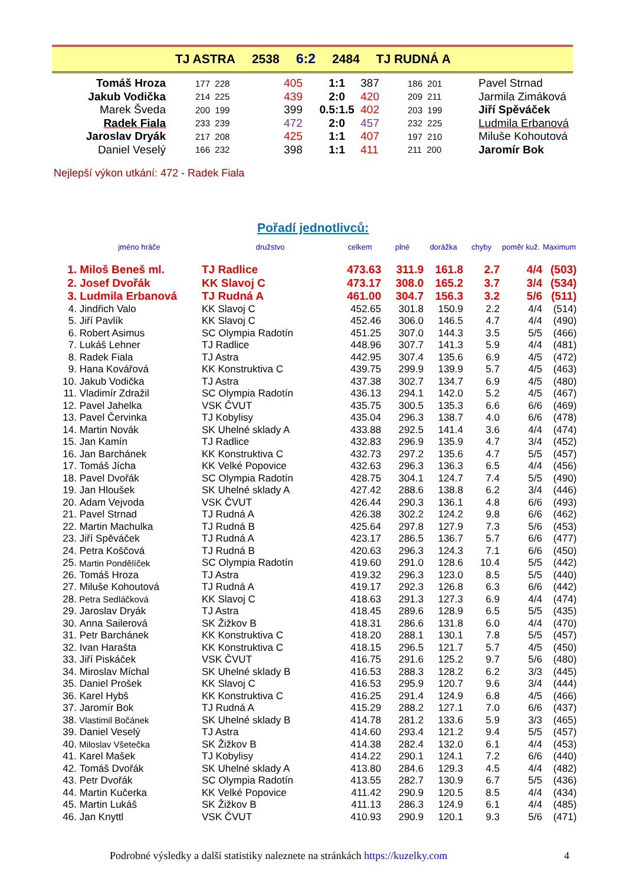TJ ASTRA 2538 6:2 2484 TJ RUDNÁ A
| Tomáš Hroza | 177 228 | 405 | 1:1 | 387 | 186 201 | Pavel Strnad |
| Jakub Vodička | 214 225 | 439 | 2:0 | 420 | 209 211 | Jarmila Zimáková |
| Marek Šveda | 200 199 | 399 | 0.5:1.5 | 402 | 203 199 | Jiří Spěváček |
| Radek Fiala | 233 239 | 472 | 2:0 | 457 | 232 225 | Ludmila Erbanová |
| Jaroslav Dryák | 217 208 | 425 | 1:1 | 407 | 197 210 | Miluše Kohoutová |
| Daniel Veselý | 166 232 | 398 | 1:1 | 411 | 211 200 | Jaromír Bok |
Nejlepší výkon utkání: 472 - Radek Fiala
Pořadí jednotlivců:
| | jméno hráče | družstvo | celkem | plné | dorážka | chyby | poměr kuž. | Maximum |
| --- | --- | --- | --- | --- | --- | --- | --- | --- |
| 1. | Miloš Beneš ml. | TJ Radlice | 473.63 | 311.9 | 161.8 | 2.7 | 4/4 | (503) |
| 2. | Josef Dvořák | KK Slavoj C | 473.17 | 308.0 | 165.2 | 3.7 | 3/4 | (534) |
| 3. | Ludmila Erbanová | TJ Rudná A | 461.00 | 304.7 | 156.3 | 3.2 | 5/6 | (511) |
| 4. | Jindřich Valo | KK Slavoj C | 452.65 | 301.8 | 150.9 | 2.2 | 4/4 | (514) |
| 5. | Jiří Pavlík | KK Slavoj C | 452.46 | 306.0 | 146.5 | 4.7 | 4/4 | (490) |
| 6. | Robert Asimus | SC Olympia Radotín | 451.25 | 307.0 | 144.3 | 3.5 | 5/5 | (466) |
| 7. | Lukáš Lehner | TJ Radlice | 448.96 | 307.7 | 141.3 | 5.9 | 4/4 | (481) |
| 8. | Radek Fiala | TJ Astra | 442.95 | 307.4 | 135.6 | 6.9 | 4/5 | (472) |
| 9. | Hana Kovářová | KK Konstruktiva C | 439.75 | 299.9 | 139.9 | 5.7 | 4/5 | (463) |
| 10. | Jakub Vodička | TJ Astra | 437.38 | 302.7 | 134.7 | 6.9 | 4/5 | (480) |
| 11. | Vladimír Zdražil | SC Olympia Radotín | 436.13 | 294.1 | 142.0 | 5.2 | 4/5 | (467) |
| 12. | Pavel Jahelka | VSK ČVUT | 435.75 | 300.5 | 135.3 | 6.6 | 6/6 | (469) |
| 13. | Pavel Červinka | TJ Kobylisy | 435.04 | 296.3 | 138.7 | 4.0 | 6/6 | (478) |
| 14. | Martin Novák | SK Uhelné sklady A | 433.88 | 292.5 | 141.4 | 3.6 | 4/4 | (474) |
| 15. | Jan Kamín | TJ Radlice | 432.83 | 296.9 | 135.9 | 4.7 | 3/4 | (452) |
| 16. | Jan Barchánek | KK Konstruktiva C | 432.73 | 297.2 | 135.6 | 4.7 | 5/5 | (457) |
| 17. | Tomáš Jícha | KK Velké Popovice | 432.63 | 296.3 | 136.3 | 6.5 | 4/4 | (456) |
| 18. | Pavel Dvořák | SC Olympia Radotín | 428.75 | 304.1 | 124.7 | 7.4 | 5/5 | (490) |
| 19. | Jan Hloušek | SK Uhelné sklady A | 427.42 | 288.6 | 138.8 | 6.2 | 3/4 | (446) |
| 20. | Adam Vejvoda | VSK ČVUT | 426.44 | 290.3 | 136.1 | 4.8 | 6/6 | (493) |
| 21. | Pavel Strnad | TJ Rudná A | 426.38 | 302.2 | 124.2 | 9.8 | 6/6 | (462) |
| 22. | Martin Machulka | TJ Rudná B | 425.64 | 297.8 | 127.9 | 7.3 | 5/6 | (453) |
| 23. | Jiří Spěváček | TJ Rudná A | 423.17 | 286.5 | 136.7 | 5.7 | 6/6 | (477) |
| 24. | Petra Koščová | TJ Rudná B | 420.63 | 296.3 | 124.3 | 7.1 | 6/6 | (450) |
| 25. | Martin Pondělíček | SC Olympia Radotín | 419.60 | 291.0 | 128.6 | 10.4 | 5/5 | (442) |
| 26. | Tomáš Hroza | TJ Astra | 419.32 | 296.3 | 123.0 | 8.5 | 5/5 | (440) |
| 27. | Miluše Kohoutová | TJ Rudná A | 419.17 | 292.3 | 126.8 | 6.3 | 6/6 | (442) |
| 28. | Petra Sedláčková | KK Slavoj C | 418.63 | 291.3 | 127.3 | 6.9 | 4/4 | (474) |
| 29. | Jaroslav Dryák | TJ Astra | 418.45 | 289.6 | 128.9 | 6.5 | 5/5 | (435) |
| 30. | Anna Sailerová | SK Žižkov B | 418.31 | 286.6 | 131.8 | 6.0 | 4/4 | (470) |
| 31. | Petr Barchánek | KK Konstruktiva C | 418.20 | 288.1 | 130.1 | 7.8 | 5/5 | (457) |
| 32. | Ivan Harašta | KK Konstruktiva C | 418.15 | 296.5 | 121.7 | 5.7 | 4/5 | (450) |
| 33. | Jiří Piskáček | VSK ČVUT | 416.75 | 291.6 | 125.2 | 9.7 | 5/6 | (480) |
| 34. | Miroslav Míchal | SK Uhelné sklady B | 416.53 | 288.3 | 128.2 | 6.2 | 3/3 | (445) |
| 35. | Daniel Prošek | KK Slavoj C | 416.53 | 295.9 | 120.7 | 9.6 | 3/4 | (444) |
| 36. | Karel Hybš | KK Konstruktiva C | 416.25 | 291.4 | 124.9 | 6.8 | 4/5 | (466) |
| 37. | Jaromír Bok | TJ Rudná A | 415.29 | 288.2 | 127.1 | 7.0 | 6/6 | (437) |
| 38. | Vlastimil Bočánek | SK Uhelné sklady B | 414.78 | 281.2 | 133.6 | 5.9 | 3/3 | (465) |
| 39. | Daniel Veselý | TJ Astra | 414.60 | 293.4 | 121.2 | 9.4 | 5/5 | (457) |
| 40. | Miloslav Všetečka | SK Žižkov B | 414.38 | 282.4 | 132.0 | 6.1 | 4/4 | (453) |
| 41. | Karel Mašek | TJ Kobylisy | 414.22 | 290.1 | 124.1 | 7.2 | 6/6 | (440) |
| 42. | Tomáš Dvořák | SK Uhelné sklady A | 413.80 | 284.6 | 129.3 | 4.5 | 4/4 | (482) |
| 43. | Petr Dvořák | SC Olympia Radotín | 413.55 | 282.7 | 130.9 | 6.7 | 5/5 | (436) |
| 44. | Martin Kučerka | KK Velké Popovice | 411.42 | 290.9 | 120.5 | 8.5 | 4/4 | (434) |
| 45. | Martin Lukáš | SK Žižkov B | 411.13 | 286.3 | 124.9 | 6.1 | 4/4 | (485) |
| 46. | Jan Knyttl | VSK ČVUT | 410.93 | 290.9 | 120.1 | 9.3 | 5/6 | (471) |
Podrobné výsledky a další statistiky naleznete na stránkách https://kuzelky.com 4